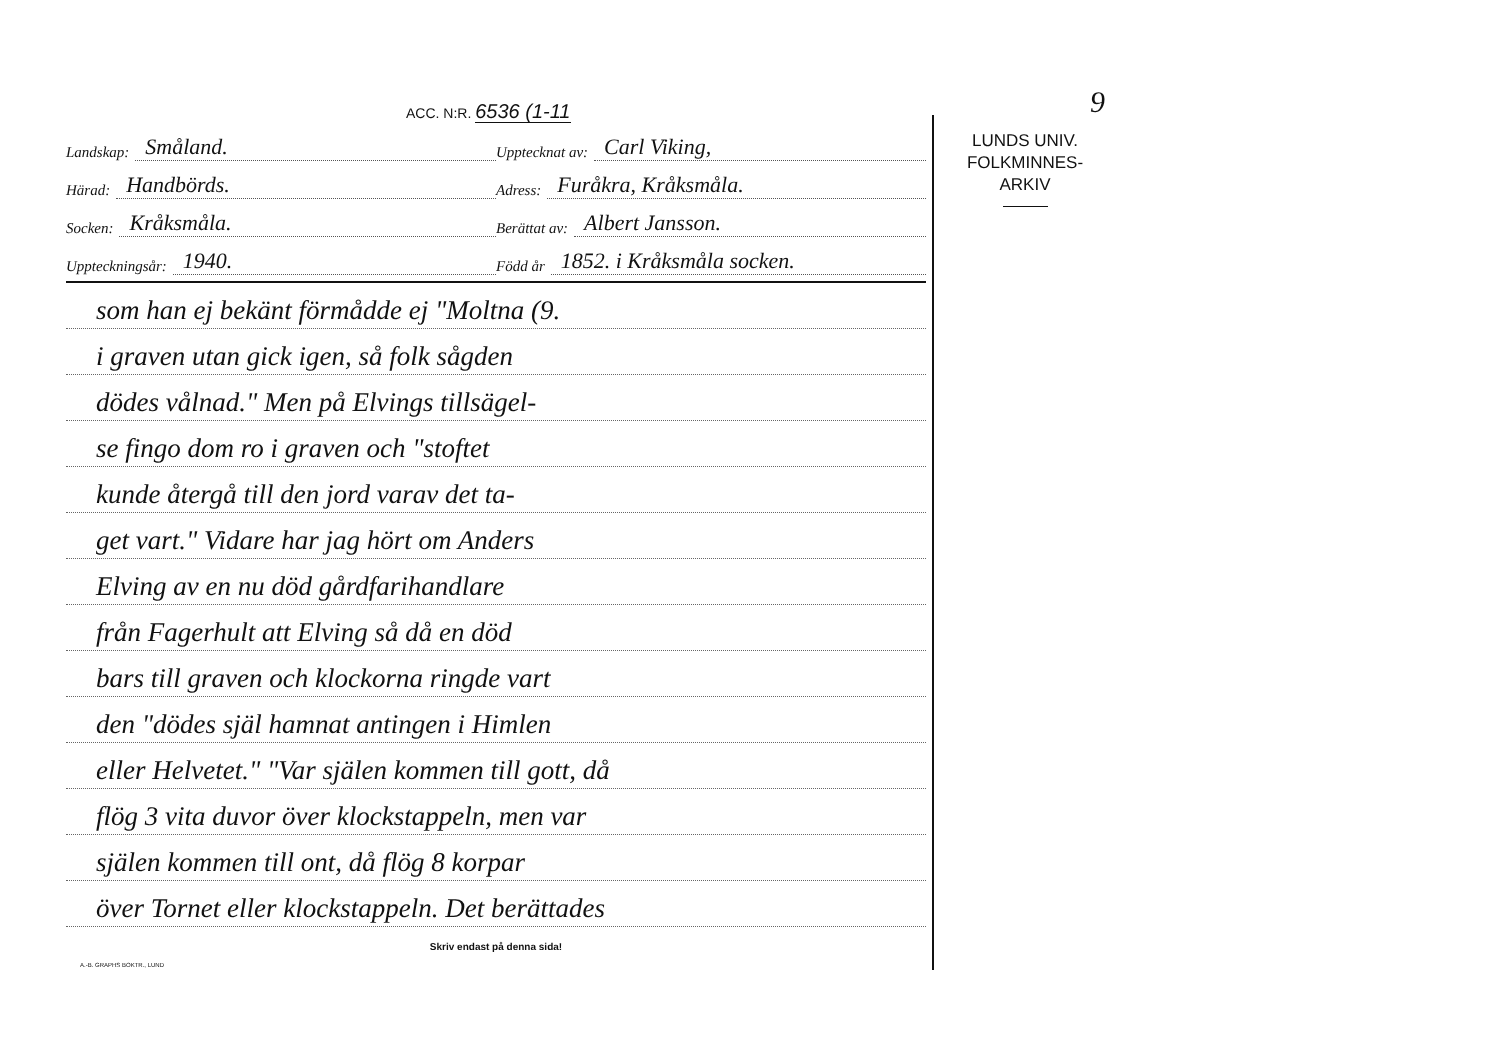9
ACC. N:R. 6536 (1-11
Landskap: Småland.
Upptecknat av: Carl Viking,
Härad: Handbörds.
Adress: Furåkra, Kråksmåla.
Socken: Kråksmåla.
Berättat av: Albert Jansson.
Uppteckningsår: 1940.
Född år 1852. i Kråksmåla socken.
som han ej bekänt förmådde ej "Moltna (9.
i graven utan gick igen, så folk sågden
dödes vålnad." Men på Elvings tillsägel-
se fingo dom ro i graven och "stoftet
kunde återgå till den jord varav det ta-
get vart." Vidare har jag hört om Anders
Elving av en nu död gårdfarihandlare
från Fagerhult att Elving så då en död
bars till graven och klockorna ringde vart
den "dödes själ hamnat antingen i Himlen
eller Helvetet." "Var själen kommen till gott, då
flög 3 vita duvor över klockstappeln, men var
själen kommen till ont, då flög 8 korpar
över Tornet eller klockstappeln. Det berättades
Skriv endast på denna sida!
A.-B. GRAPHS BOKTR., LUND
LUNDS UNIV.
FOLKMINNES-
ARKIV